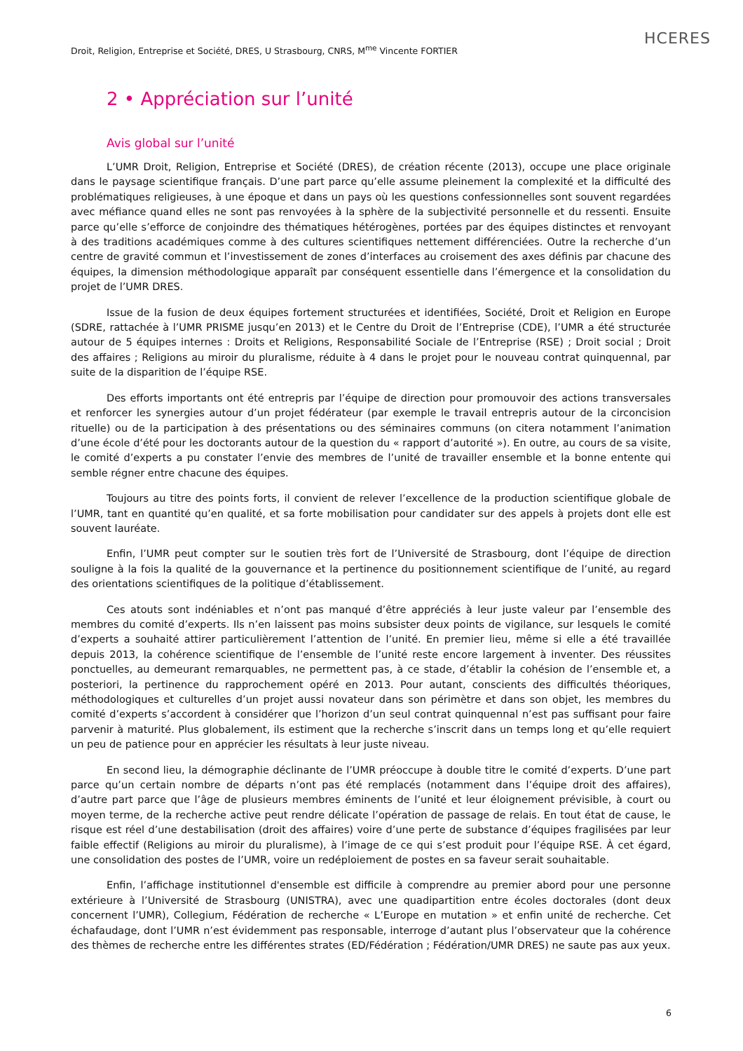HCERES
Droit, Religion, Entreprise et Société, DRES, U Strasbourg, CNRS, M<sup>me</sup> Vincente FORTIER
2 • Appréciation sur l’unité
Avis global sur l’unité
L’UMR Droit, Religion, Entreprise et Société (DRES), de création récente (2013), occupe une place originale dans le paysage scientifique français. D’une part parce qu’elle assume pleinement la complexité et la difficulté des problématiques religieuses, à une époque et dans un pays où les questions confessionnelles sont souvent regardées avec méfiance quand elles ne sont pas renvoyées à la sphère de la subjectivité personnelle et du ressenti. Ensuite parce qu’elle s’efforce de conjoindre des thématiques hétérogènes, portées par des équipes distinctes et renvoyant à des traditions académiques comme à des cultures scientifiques nettement différenciées. Outre la recherche d’un centre de gravité commun et l’investissement de zones d’interfaces au croisement des axes définis par chacune des équipes, la dimension méthodologique apparaît par conséquent essentielle dans l’émergence et la consolidation du projet de l’UMR DRES.
Issue de la fusion de deux équipes fortement structurées et identifiées, Société, Droit et Religion en Europe (SDRE, rattachée à l’UMR PRISME jusqu’en 2013) et le Centre du Droit de l’Entreprise (CDE), l’UMR a été structurée autour de 5 équipes internes : Droits et Religions, Responsabilité Sociale de l’Entreprise (RSE) ; Droit social ; Droit des affaires ; Religions au miroir du pluralisme, réduite à 4 dans le projet pour le nouveau contrat quinquennal, par suite de la disparition de l’équipe RSE.
Des efforts importants ont été entrepris par l’équipe de direction pour promouvoir des actions transversales et renforcer les synergies autour d’un projet fédérateur (par exemple le travail entrepris autour de la circoncision rituelle) ou de la participation à des présentations ou des séminaires communs (on citera notamment l’animation d’une école d’été pour les doctorants autour de la question du « rapport d’autorité »). En outre, au cours de sa visite, le comité d’experts a pu constater l’envie des membres de l’unité de travailler ensemble et la bonne entente qui semble régner entre chacune des équipes.
Toujours au titre des points forts, il convient de relever l’excellence de la production scientifique globale de l’UMR, tant en quantité qu’en qualité, et sa forte mobilisation pour candidater sur des appels à projets dont elle est souvent lauréate.
Enfin, l’UMR peut compter sur le soutien très fort de l’Université de Strasbourg, dont l’équipe de direction souligne à la fois la qualité de la gouvernance et la pertinence du positionnement scientifique de l’unité, au regard des orientations scientifiques de la politique d’établissement.
Ces atouts sont indéniables et n’ont pas manqué d’être appréciés à leur juste valeur par l’ensemble des membres du comité d’experts. Ils n’en laissent pas moins subsister deux points de vigilance, sur lesquels le comité d’experts a souhaité attirer particulièrement l’attention de l’unité. En premier lieu, même si elle a été travaillée depuis 2013, la cohérence scientifique de l’ensemble de l’unité reste encore largement à inventer. Des réussites ponctuelles, au demeurant remarquables, ne permettent pas, à ce stade, d’établir la cohésion de l’ensemble et, a posteriori, la pertinence du rapprochement opéré en 2013. Pour autant, conscients des difficultés théoriques, méthodologiques et culturelles d’un projet aussi novateur dans son périmètre et dans son objet, les membres du comité d’experts s’accordent à considérer que l’horizon d’un seul contrat quinquennal n’est pas suffisant pour faire parvenir à maturité. Plus globalement, ils estiment que la recherche s’inscrit dans un temps long et qu’elle requiert un peu de patience pour en apprécier les résultats à leur juste niveau.
En second lieu, la démographie déclinante de l’UMR préoccupe à double titre le comité d’experts. D’une part parce qu’un certain nombre de départs n’ont pas été remplacés (notamment dans l’équipe droit des affaires), d’autre part parce que l’âge de plusieurs membres éminents de l’unité et leur éloignement prévisible, à court ou moyen terme, de la recherche active peut rendre délicate l’opération de passage de relais. En tout état de cause, le risque est réel d’une destabilisation (droit des affaires) voire d’une perte de substance d’équipes fragilisées par leur faible effectif (Religions au miroir du pluralisme), à l’image de ce qui s’est produit pour l’équipe RSE. À cet égard, une consolidation des postes de l’UMR, voire un redéploiement de postes en sa faveur serait souhaitable.
Enfin, l’affichage institutionnel d'ensemble est difficile à comprendre au premier abord pour une personne extérieure à l’Université de Strasbourg (UNISTRA), avec une quadipartition entre écoles doctorales (dont deux concernent l’UMR), Collegium, Fédération de recherche « L’Europe en mutation » et enfin unité de recherche. Cet échafaudage, dont l’UMR n’est évidemment pas responsable, interroge d’autant plus l’observateur que la cohérence des thèmes de recherche entre les différentes strates (ED/Fédération ; Fédération/UMR DRES) ne saute pas aux yeux.
6